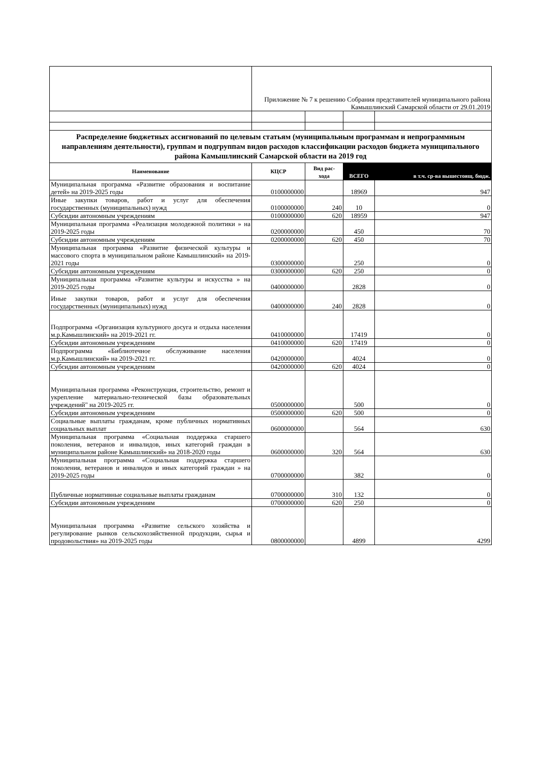| | Приложение № 7 к решению Собрания представителей муниципального района Камышлинский Самарской области от 29.01.2019 | | | |
| Распределение бюджетных ассигнований по целевым статьям (муниципальным программам и непрограммным направлениям деятельности), группам и подгруппам видов расходов классификации расходов бюджета муниципального района Камышлинский Самарской области на 2019 год | | | | |
| Наименование | КЦСР | Вид рас- хода | ВСЕГО | в т.ч. ср-ва вышестоящ. бюдж. |
| Муниципальная программа «Развитие образования и воспитание детей» на 2019-2025 годы | 0100000000 | | 18969 | 947 |
| Иные закупки товаров, работ и услуг для обеспечения государственных (муниципальных) нужд | 0100000000 | 240 | 10 | 0 |
| Субсидии автономным учреждениям | 0100000000 | 620 | 18959 | 947 |
| Муниципальная программа «Реализация молодежной политики » на 2019-2025 годы | 0200000000 | | 450 | 70 |
| Субсидии автономным учреждениям | 0200000000 | 620 | 450 | 70 |
| Муниципальная программа «Развитие физической культуры и массового спорта в муниципальном районе Камышлинский» на 2019-2021 годы | 0300000000 | | 250 | 0 |
| Субсидии автономным учреждениям | 0300000000 | 620 | 250 | 0 |
| Муниципальная программа «Развитие культуры и искусства » на 2019-2025 годы | 0400000000 | | 2828 | 0 |
| Иные закупки товаров, работ и услуг для обеспечения государственных (муниципальных) нужд | 0400000000 | 240 | 2828 | 0 |
| Подпрограмма «Организация культурного досуга и отдыха населения м.р.Камышлинский» на 2019-2021 гг. | 0410000000 | | 17419 | 0 |
| Субсидии автономным учреждениям | 0410000000 | 620 | 17419 | 0 |
| Подпрограмма «Библиотечное обслуживание населения м.р.Камышлинский» на 2019-2021 гг. | 0420000000 | | 4024 | 0 |
| Субсидии автономным учреждениям | 0420000000 | 620 | 4024 | 0 |
| Муниципальная программа «Реконструкция, строительство, ремонт и укрепление материально-технической базы образовательных учреждений" на 2019-2025 гг. | 0500000000 | | 500 | 0 |
| Субсидии автономным учреждениям | 0500000000 | 620 | 500 | 0 |
| Социальные выплаты гражданам, кроме публичных нормативных социальных выплат | 0600000000 | | 564 | 630 |
| Муниципальная программа «Социальная поддержка старшего поколения, ветеранов и инвалидов, иных категорий граждан в муниципальном районе Камышлинский» на 2018-2020 годы | 0600000000 | 320 | 564 | 630 |
| Муниципальная программа «Социальная поддержка старшего поколения, ветеранов и инвалидов и иных категорий граждан » на 2019-2025 годы | 0700000000 | | 382 | 0 |
| Публичные нормативные социальные выплаты гражданам | 0700000000 | 310 | 132 | 0 |
| Субсидии автономным учреждениям | 0700000000 | 620 | 250 | 0 |
| Муниципальная программа «Развитие сельского хозяйства и регулирование рынков сельскохозяйственной продукции, сырья и продовольствия» на 2019-2025 годы | 0800000000 | | 4899 | 4299 |